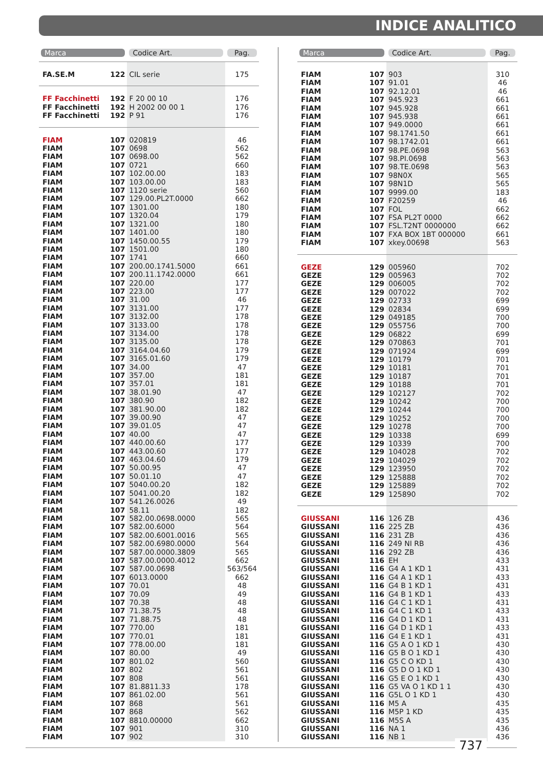INDICE ANALITICO
| Marca | | Codice Art. | Pag. |
| --- | --- | --- | --- |
| FA.SE.M | 122 | CIL serie | 175 |
| FF Facchinetti | 192 | F 20 00 10 | 176 |
| FF Facchinetti | 192 | H 2002 00 00 1 | 176 |
| FF Facchinetti | 192 | P 91 | 176 |
| FIAM | 107 | 020819 | 46 |
| FIAM | 107 | 0698 | 562 |
| FIAM | 107 | 0698.00 | 562 |
| FIAM | 107 | 0721 | 660 |
| FIAM | 107 | 102.00.00 | 183 |
| FIAM | 107 | 103.00.00 | 183 |
| FIAM | 107 | 1120 serie | 560 |
| FIAM | 107 | 129.00.PL2T.0000 | 662 |
| FIAM | 107 | 1301.00 | 180 |
| FIAM | 107 | 1320.04 | 179 |
| FIAM | 107 | 1321.00 | 180 |
| FIAM | 107 | 1401.00 | 180 |
| FIAM | 107 | 1450.00.55 | 179 |
| FIAM | 107 | 1501.00 | 180 |
| FIAM | 107 | 1741 | 660 |
| FIAM | 107 | 200.00.1741.5000 | 661 |
| FIAM | 107 | 200.11.1742.0000 | 661 |
| FIAM | 107 | 220.00 | 177 |
| FIAM | 107 | 223.00 | 177 |
| FIAM | 107 | 31.00 | 46 |
| FIAM | 107 | 3131.00 | 177 |
| FIAM | 107 | 3132.00 | 178 |
| FIAM | 107 | 3133.00 | 178 |
| FIAM | 107 | 3134.00 | 178 |
| FIAM | 107 | 3135.00 | 178 |
| FIAM | 107 | 3164.04.60 | 179 |
| FIAM | 107 | 3165.01.60 | 179 |
| FIAM | 107 | 34.00 | 47 |
| FIAM | 107 | 357.00 | 181 |
| FIAM | 107 | 357.01 | 181 |
| FIAM | 107 | 38.01.90 | 47 |
| FIAM | 107 | 380.90 | 182 |
| FIAM | 107 | 381.90.00 | 182 |
| FIAM | 107 | 39.00.90 | 47 |
| FIAM | 107 | 39.01.05 | 47 |
| FIAM | 107 | 40.00 | 47 |
| FIAM | 107 | 440.00.60 | 177 |
| FIAM | 107 | 443.00.60 | 177 |
| FIAM | 107 | 463.04.60 | 179 |
| FIAM | 107 | 50.00.95 | 47 |
| FIAM | 107 | 50.01.10 | 47 |
| FIAM | 107 | 5040.00.20 | 182 |
| FIAM | 107 | 5041.00.20 | 182 |
| FIAM | 107 | 541.26.0026 | 49 |
| FIAM | 107 | 58.11 | 182 |
| FIAM | 107 | 582.00.0698.0000 | 565 |
| FIAM | 107 | 582.00.6000 | 564 |
| FIAM | 107 | 582.00.6001.0016 | 565 |
| FIAM | 107 | 582.00.6980.0000 | 564 |
| FIAM | 107 | 587.00.0000.3809 | 565 |
| FIAM | 107 | 587.00.0000.4012 | 662 |
| FIAM | 107 | 587.00.0698 | 563/564 |
| FIAM | 107 | 6013.0000 | 662 |
| FIAM | 107 | 70.01 | 48 |
| FIAM | 107 | 70.09 | 49 |
| FIAM | 107 | 70.38 | 48 |
| FIAM | 107 | 71.38.75 | 48 |
| FIAM | 107 | 71.88.75 | 48 |
| FIAM | 107 | 770.00 | 181 |
| FIAM | 107 | 770.01 | 181 |
| FIAM | 107 | 778.00.00 | 181 |
| FIAM | 107 | 80.00 | 49 |
| FIAM | 107 | 801.02 | 560 |
| FIAM | 107 | 802 | 561 |
| FIAM | 107 | 808 | 561 |
| FIAM | 107 | 81.8811.33 | 178 |
| FIAM | 107 | 861.02.00 | 561 |
| FIAM | 107 | 868 | 561 |
| FIAM | 107 | 868 | 562 |
| FIAM | 107 | 8810.00000 | 662 |
| FIAM | 107 | 901 | 310 |
| FIAM | 107 | 902 | 310 |
| Marca | | Codice Art. | Pag. |
| --- | --- | --- | --- |
| FIAM | 107 | 903 | 310 |
| FIAM | 107 | 91.01 | 46 |
| FIAM | 107 | 92.12.01 | 46 |
| FIAM | 107 | 945.923 | 661 |
| FIAM | 107 | 945.928 | 661 |
| FIAM | 107 | 945.938 | 661 |
| FIAM | 107 | 949.0000 | 661 |
| FIAM | 107 | 98.1741.50 | 661 |
| FIAM | 107 | 98.1742.01 | 661 |
| FIAM | 107 | 98.PE.0698 | 563 |
| FIAM | 107 | 98.PI.0698 | 563 |
| FIAM | 107 | 98.TE.0698 | 563 |
| FIAM | 107 | 98N0X | 565 |
| FIAM | 107 | 98N1D | 565 |
| FIAM | 107 | 9999.00 | 183 |
| FIAM | 107 | F20259 | 46 |
| FIAM | 107 | FOL | 662 |
| FIAM | 107 | FSA PL2T 0000 | 662 |
| FIAM | 107 | FSL.T2NT 0000000 | 662 |
| FIAM | 107 | FXA BOX 1BT 000000 | 661 |
| FIAM | 107 | xkey.00698 | 563 |
| GEZE | 129 | 005960 | 702 |
| GEZE | 129 | 005963 | 702 |
| GEZE | 129 | 006005 | 702 |
| GEZE | 129 | 007022 | 702 |
| GEZE | 129 | 02733 | 699 |
| GEZE | 129 | 02834 | 699 |
| GEZE | 129 | 049185 | 700 |
| GEZE | 129 | 055756 | 700 |
| GEZE | 129 | 06822 | 699 |
| GEZE | 129 | 070863 | 701 |
| GEZE | 129 | 071924 | 699 |
| GEZE | 129 | 10179 | 701 |
| GEZE | 129 | 10181 | 701 |
| GEZE | 129 | 10187 | 701 |
| GEZE | 129 | 10188 | 701 |
| GEZE | 129 | 102127 | 702 |
| GEZE | 129 | 10242 | 700 |
| GEZE | 129 | 10244 | 700 |
| GEZE | 129 | 10252 | 700 |
| GEZE | 129 | 10278 | 700 |
| GEZE | 129 | 10338 | 699 |
| GEZE | 129 | 10339 | 700 |
| GEZE | 129 | 104028 | 702 |
| GEZE | 129 | 104029 | 702 |
| GEZE | 129 | 123950 | 702 |
| GEZE | 129 | 125888 | 702 |
| GEZE | 129 | 125889 | 702 |
| GEZE | 129 | 125890 | 702 |
| GIUSSANI | 116 | 126 ZB | 436 |
| GIUSSANI | 116 | 225 ZB | 436 |
| GIUSSANI | 116 | 231 ZB | 436 |
| GIUSSANI | 116 | 249 NI RB | 436 |
| GIUSSANI | 116 | 292 ZB | 436 |
| GIUSSANI | 116 | EH | 433 |
| GIUSSANI | 116 | G4 A 1 KD 1 | 431 |
| GIUSSANI | 116 | G4 A 1 KD 1 | 433 |
| GIUSSANI | 116 | G4 B 1 KD 1 | 431 |
| GIUSSANI | 116 | G4 B 1 KD 1 | 433 |
| GIUSSANI | 116 | G4 C 1 KD 1 | 431 |
| GIUSSANI | 116 | G4 C 1 KD 1 | 433 |
| GIUSSANI | 116 | G4 D 1 KD 1 | 431 |
| GIUSSANI | 116 | G4 D 1 KD 1 | 433 |
| GIUSSANI | 116 | G4 E 1 KD 1 | 431 |
| GIUSSANI | 116 | G5 A O 1 KD 1 | 430 |
| GIUSSANI | 116 | G5 B O 1 KD 1 | 430 |
| GIUSSANI | 116 | G5 C O KD 1 | 430 |
| GIUSSANI | 116 | G5 D O 1 KD 1 | 430 |
| GIUSSANI | 116 | G5 E O 1 KD 1 | 430 |
| GIUSSANI | 116 | G5 VA O 1 KD 1 1 | 430 |
| GIUSSANI | 116 | G5L O 1 KD 1 | 430 |
| GIUSSANI | 116 | M5 A | 435 |
| GIUSSANI | 116 | M5P 1 KD | 435 |
| GIUSSANI | 116 | M5S A | 435 |
| GIUSSANI | 116 | NA 1 | 436 |
| GIUSSANI | 116 | NB 1 | 436 |
737